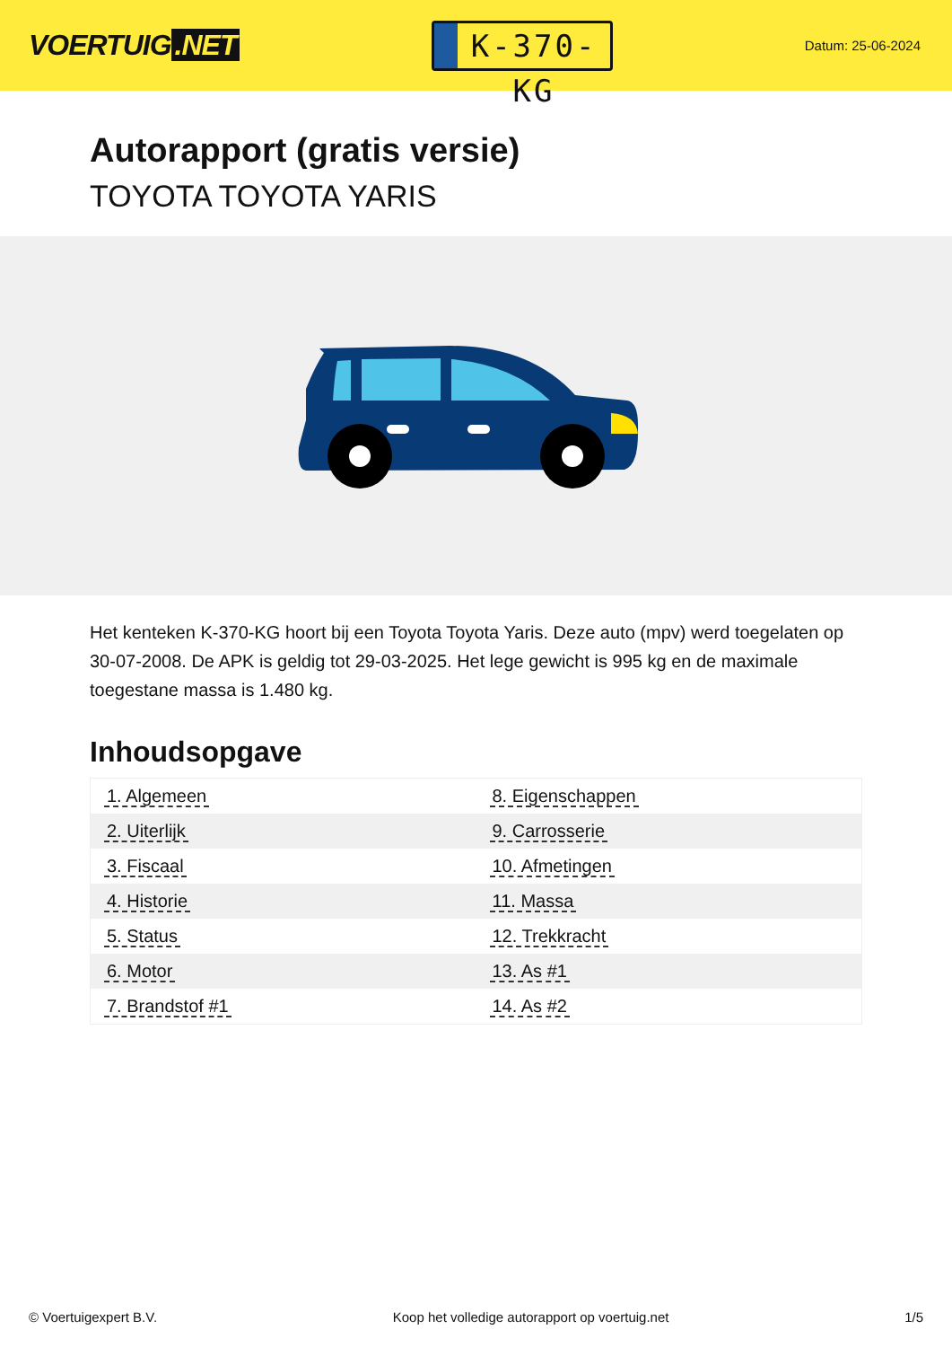VOERTUIG.NET
K-370-KG
Datum: 25-06-2024
Autorapport (gratis versie)
TOYOTA TOYOTA YARIS
Het kenteken K-370-KG hoort bij een Toyota Toyota Yaris. Deze auto (mpv) werd toegelaten op 30-07-2008. De APK is geldig tot 29-03-2025. Het lege gewicht is 995 kg en de maximale toegestane massa is 1.480 kg.
Inhoudsopgave
| 1. Algemeen | 8. Eigenschappen |
| 2. Uiterlijk | 9. Carrosserie |
| 3. Fiscaal | 10. Afmetingen |
| 4. Historie | 11. Massa |
| 5. Status | 12. Trekkracht |
| 6. Motor | 13. As #1 |
| 7. Brandstof #1 | 14. As #2 |
© Voertuigexpert B.V. Koop het volledige autorapport op voertuig.net 1/5